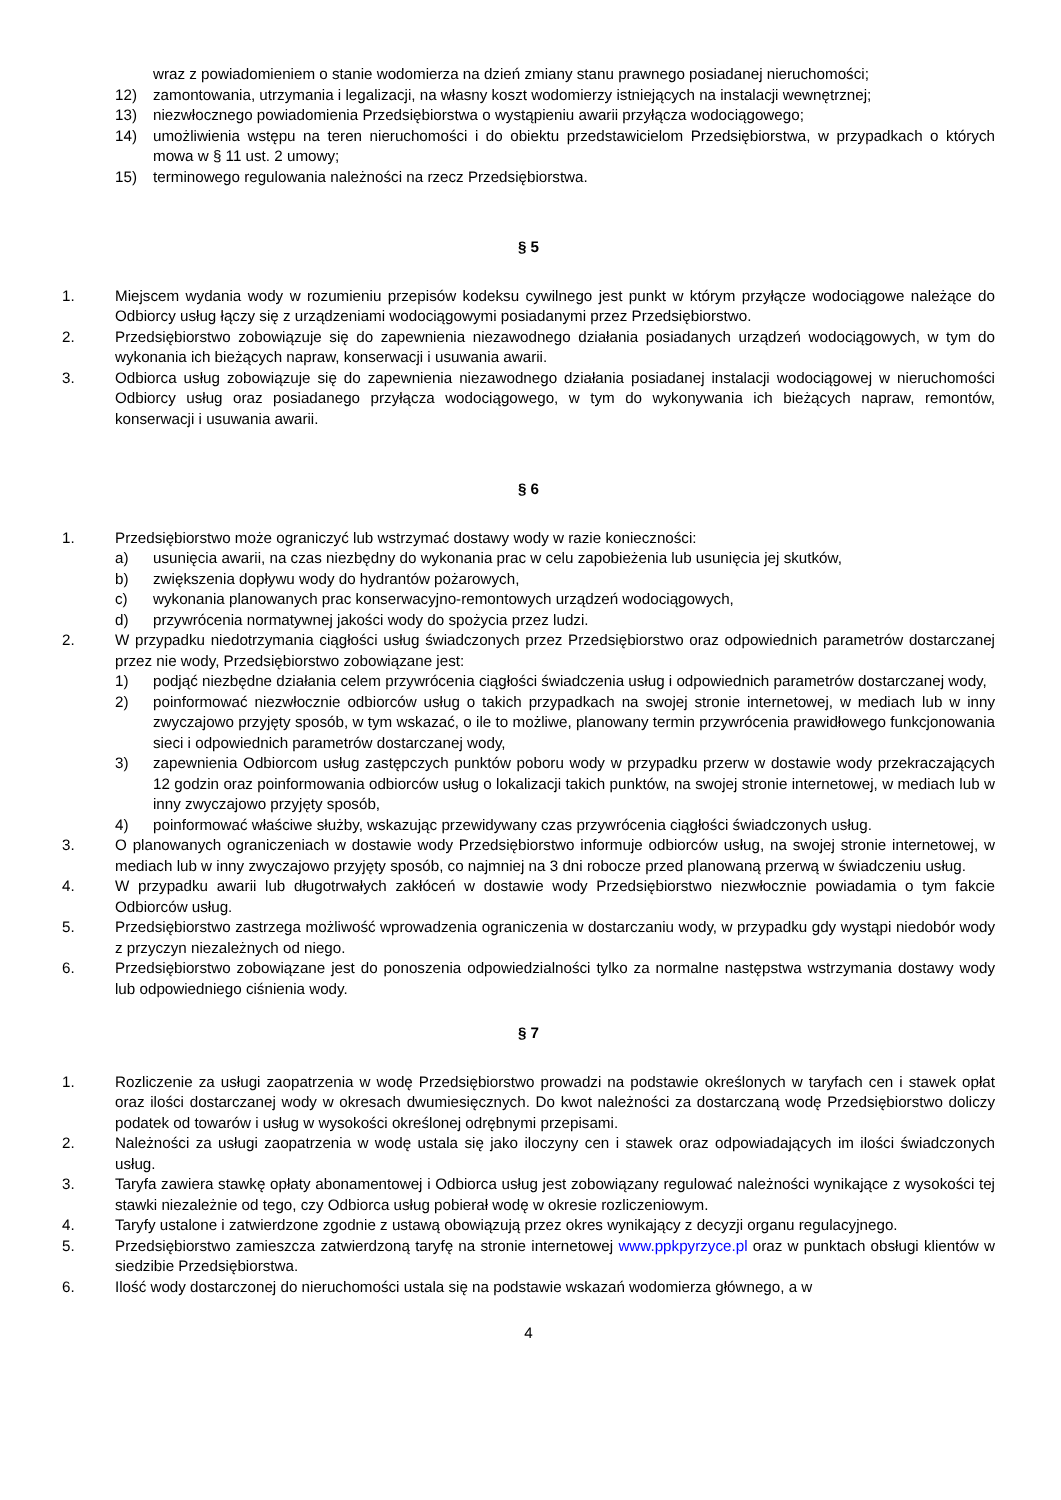wraz z powiadomieniem o stanie wodomierza na dzień zmiany stanu prawnego posiadanej nieruchomości;
12) zamontowania, utrzymania i legalizacji, na własny koszt wodomierzy istniejących na instalacji wewnętrznej;
13) niezwłocznego powiadomienia Przedsiębiorstwa o wystąpieniu awarii przyłącza wodociągowego;
14) umożliwienia wstępu na teren nieruchomości i do obiektu przedstawicielom Przedsiębiorstwa, w przypadkach o których mowa w § 11 ust. 2 umowy;
15) terminowego regulowania należności na rzecz Przedsiębiorstwa.
§ 5
1. Miejscem wydania wody w rozumieniu przepisów kodeksu cywilnego jest punkt w którym przyłącze wodociągowe należące do Odbiorcy usług łączy się z urządzeniami wodociągowymi posiadanymi przez Przedsiębiorstwo.
2. Przedsiębiorstwo zobowiązuje się do zapewnienia niezawodnego działania posiadanych urządzeń wodociągowych, w tym do wykonania ich bieżących napraw, konserwacji i usuwania awarii.
3. Odbiorca usług zobowiązuje się do zapewnienia niezawodnego działania posiadanej instalacji wodociągowej w nieruchomości Odbiorcy usług oraz posiadanego przyłącza wodociągowego, w tym do wykonywania ich bieżących napraw, remontów, konserwacji i usuwania awarii.
§ 6
1. Przedsiębiorstwo może ograniczyć lub wstrzymać dostawy wody w razie konieczności:
a) usunięcia awarii, na czas niezbędny do wykonania prac w celu zapobieżenia lub usunięcia jej skutków,
b) zwiększenia dopływu wody do hydrantów pożarowych,
c) wykonania planowanych prac konserwacyjno-remontowych urządzeń wodociągowych,
d) przywrócenia normatywnej jakości wody do spożycia przez ludzi.
2. W przypadku niedotrzymania ciągłości usług świadczonych przez Przedsiębiorstwo oraz odpowiednich parametrów dostarczanej przez nie wody, Przedsiębiorstwo zobowiązane jest:
1) podjąć niezbędne działania celem przywrócenia ciągłości świadczenia usług i odpowiednich parametrów dostarczanej wody,
2) poinformować niezwłocznie odbiorców usług o takich przypadkach na swojej stronie internetowej, w mediach lub w inny zwyczajowo przyjęty sposób, w tym wskazać, o ile to możliwe, planowany termin przywrócenia prawidłowego funkcjonowania sieci i odpowiednich parametrów dostarczanej wody,
3) zapewnienia Odbiorcom usług zastępczych punktów poboru wody w przypadku przerw w dostawie wody przekraczających 12 godzin oraz poinformowania odbiorców usług o lokalizacji takich punktów, na swojej stronie internetowej, w mediach lub w inny zwyczajowo przyjęty sposób,
4) poinformować właściwe służby, wskazując przewidywany czas przywrócenia ciągłości świadczonych usług.
3. O planowanych ograniczeniach w dostawie wody Przedsiębiorstwo informuje odbiorców usług, na swojej stronie internetowej, w mediach lub w inny zwyczajowo przyjęty sposób, co najmniej na 3 dni robocze przed planowaną przerwą w świadczeniu usług.
4. W przypadku awarii lub długotrwałych zakłóceń w dostawie wody Przedsiębiorstwo niezwłocznie powiadamia o tym fakcie Odbiorców usług.
5. Przedsiębiorstwo zastrzega możliwość wprowadzenia ograniczenia w dostarczaniu wody, w przypadku gdy wystąpi niedobór wody z przyczyn niezależnych od niego.
6. Przedsiębiorstwo zobowiązane jest do ponoszenia odpowiedzialności tylko za normalne następstwa wstrzymania dostawy wody lub odpowiedniego ciśnienia wody.
§ 7
1. Rozliczenie za usługi zaopatrzenia w wodę Przedsiębiorstwo prowadzi na podstawie określonych w taryfach cen i stawek opłat oraz ilości dostarczanej wody w okresach dwumiesięcznych. Do kwot należności za dostarczaną wodę Przedsiębiorstwo doliczy podatek od towarów i usług w wysokości określonej odrębnymi przepisami.
2. Należności za usługi zaopatrzenia w wodę ustala się jako iloczyny cen i stawek oraz odpowiadających im ilości świadczonych usług.
3. Taryfa zawiera stawkę opłaty abonamentowej i Odbiorca usług jest zobowiązany regulować należności wynikające z wysokości tej stawki niezależnie od tego, czy Odbiorca usług pobierał wodę w okresie rozliczeniowym.
4. Taryfy ustalone i zatwierdzone zgodnie z ustawą obowiązują przez okres wynikający z decyzji organu regulacyjnego.
5. Przedsiębiorstwo zamieszcza zatwierdzoną taryfę na stronie internetowej www.ppkpyrzyce.pl oraz w punktach obsługi klientów w siedzibie Przedsiębiorstwa.
6. Ilość wody dostarczonej do nieruchomości ustala się na podstawie wskazań wodomierza głównego, a w
4